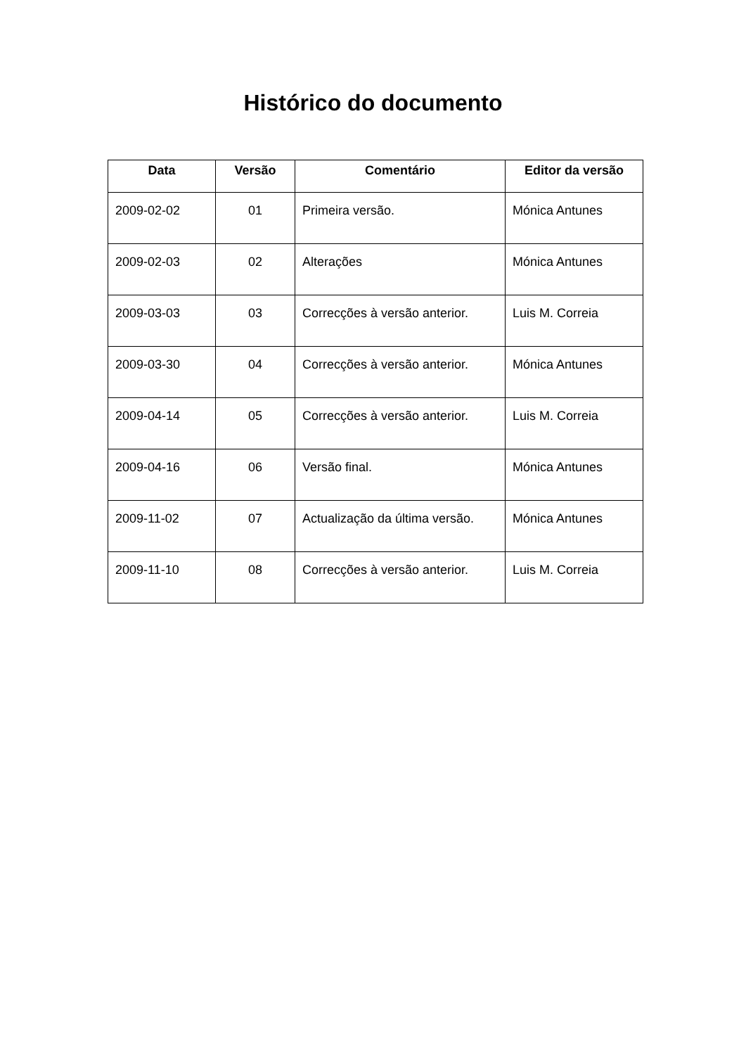Histórico do documento
| Data | Versão | Comentário | Editor da versão |
| --- | --- | --- | --- |
| 2009-02-02 | 01 | Primeira versão. | Mónica Antunes |
| 2009-02-03 | 02 | Alterações | Mónica Antunes |
| 2009-03-03 | 03 | Correcções à versão anterior. | Luis M. Correia |
| 2009-03-30 | 04 | Correcções à versão anterior. | Mónica Antunes |
| 2009-04-14 | 05 | Correcções à versão anterior. | Luis M. Correia |
| 2009-04-16 | 06 | Versão final. | Mónica Antunes |
| 2009-11-02 | 07 | Actualização da última versão. | Mónica Antunes |
| 2009-11-10 | 08 | Correcções à versão anterior. | Luis M. Correia |